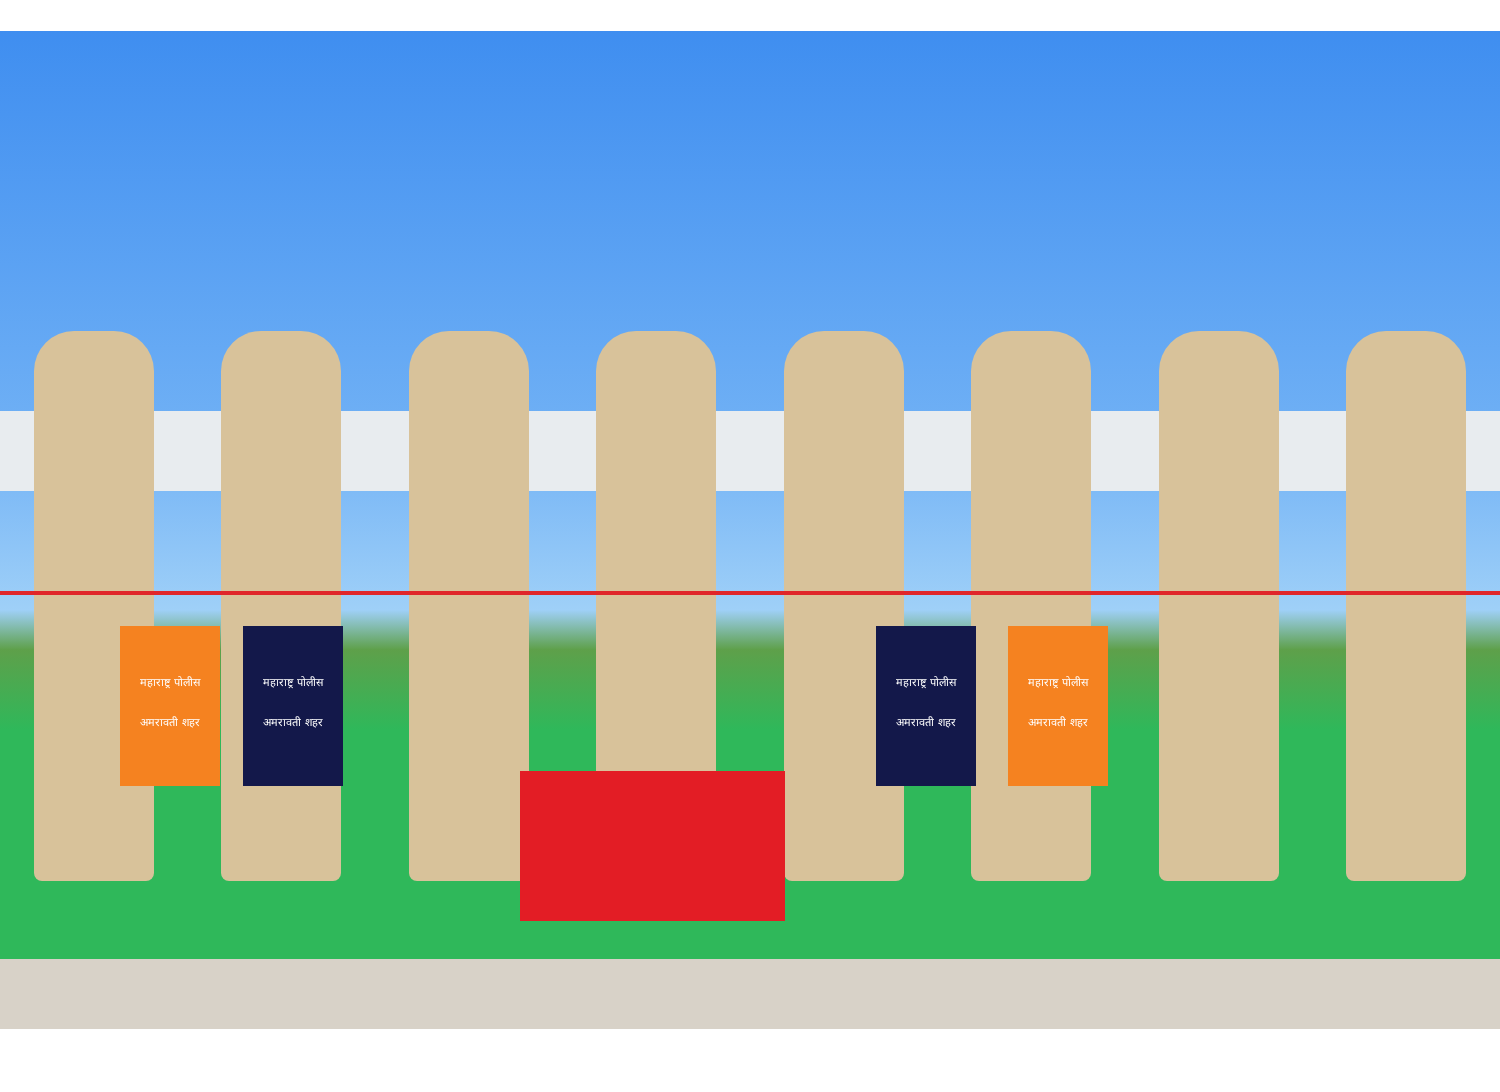महाराष्ट्र पोलीस
अमरावती शहर
महाराष्ट्र पोलीस
अमरावती शहर
महाराष्ट्र पोलीस
अमरावती शहर
महाराष्ट्र पोलीस
अमरावती शहर